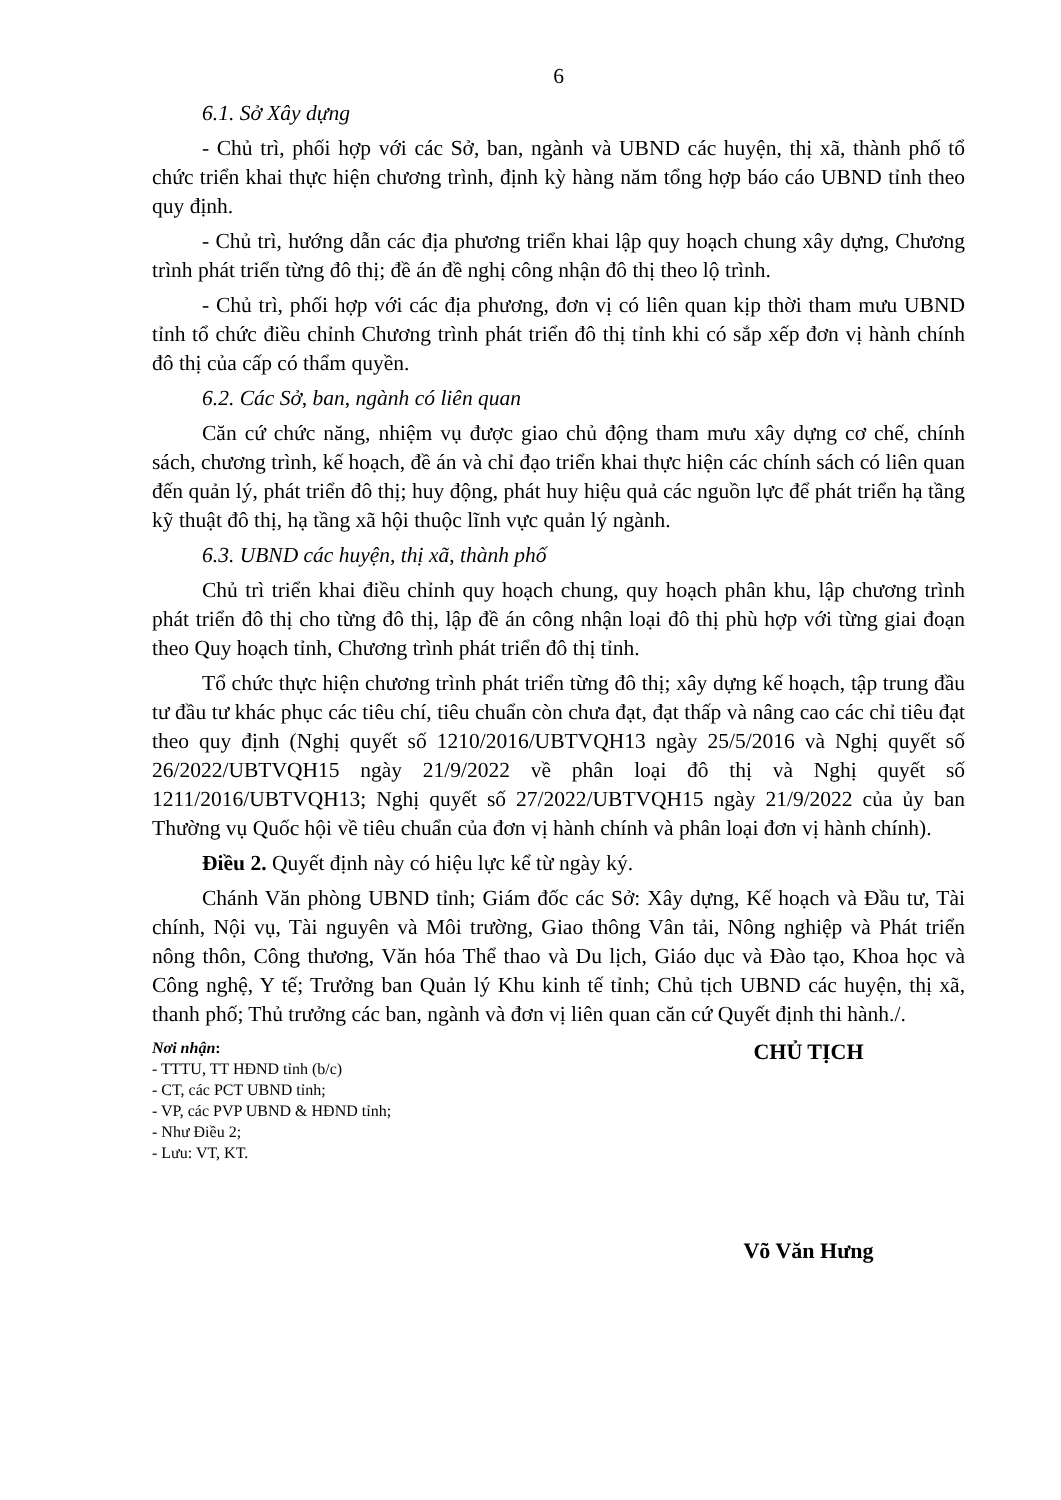6
6.1. Sở Xây dựng
- Chủ trì, phối hợp với các Sở, ban, ngành và UBND các huyện, thị xã, thành phố tổ chức triển khai thực hiện chương trình, định kỳ hàng năm tổng hợp báo cáo UBND tỉnh theo quy định.
- Chủ trì, hướng dẫn các địa phương triển khai lập quy hoạch chung xây dựng, Chương trình phát triển từng đô thị; đề án đề nghị công nhận đô thị theo lộ trình.
- Chủ trì, phối hợp với các địa phương, đơn vị có liên quan kịp thời tham mưu UBND tỉnh tổ chức điều chỉnh Chương trình phát triển đô thị tỉnh khi có sắp xếp đơn vị hành chính đô thị của cấp có thẩm quyền.
6.2. Các Sở, ban, ngành có liên quan
Căn cứ chức năng, nhiệm vụ được giao chủ động tham mưu xây dựng cơ chế, chính sách, chương trình, kế hoạch, đề án và chỉ đạo triển khai thực hiện các chính sách có liên quan đến quản lý, phát triển đô thị; huy động, phát huy hiệu quả các nguồn lực để phát triển hạ tầng kỹ thuật đô thị, hạ tầng xã hội thuộc lĩnh vực quản lý ngành.
6.3. UBND các huyện, thị xã, thành phố
Chủ trì triển khai điều chỉnh quy hoạch chung, quy hoạch phân khu, lập chương trình phát triển đô thị cho từng đô thị, lập đề án công nhận loại đô thị phù hợp với từng giai đoạn theo Quy hoạch tỉnh, Chương trình phát triển đô thị tỉnh.
Tổ chức thực hiện chương trình phát triển từng đô thị; xây dựng kế hoạch, tập trung đầu tư đầu tư khác phục các tiêu chí, tiêu chuẩn còn chưa đạt, đạt thấp và nâng cao các chỉ tiêu đạt theo quy định (Nghị quyết số 1210/2016/UBTVQH13 ngày 25/5/2016 và Nghị quyết số 26/2022/UBTVQH15 ngày 21/9/2022 về phân loại đô thị và Nghị quyết số 1211/2016/UBTVQH13; Nghị quyết số 27/2022/UBTVQH15 ngày 21/9/2022 của ủy ban Thường vụ Quốc hội về tiêu chuẩn của đơn vị hành chính và phân loại đơn vị hành chính).
Điều 2. Quyết định này có hiệu lực kể từ ngày ký.
Chánh Văn phòng UBND tỉnh; Giám đốc các Sở: Xây dựng, Kế hoạch và Đầu tư, Tài chính, Nội vụ, Tài nguyên và Môi trường, Giao thông Vân tải, Nông nghiệp và Phát triển nông thôn, Công thương, Văn hóa Thể thao và Du lịch, Giáo dục và Đào tạo, Khoa học và Công nghệ, Y tế; Trưởng ban Quản lý Khu kinh tế tỉnh; Chủ tịch UBND các huyện, thị xã, thanh phố; Thủ trưởng các ban, ngành và đơn vị liên quan căn cứ Quyết định thi hành./.
Nơi nhận:
- TTTU, TT HĐND tỉnh (b/c)
- CT, các PCT UBND tỉnh;
- VP, các PVP UBND & HĐND tỉnh;
- Như Điều 2;
- Lưu: VT, KT.
CHỦ TỊCH
Võ Văn Hưng